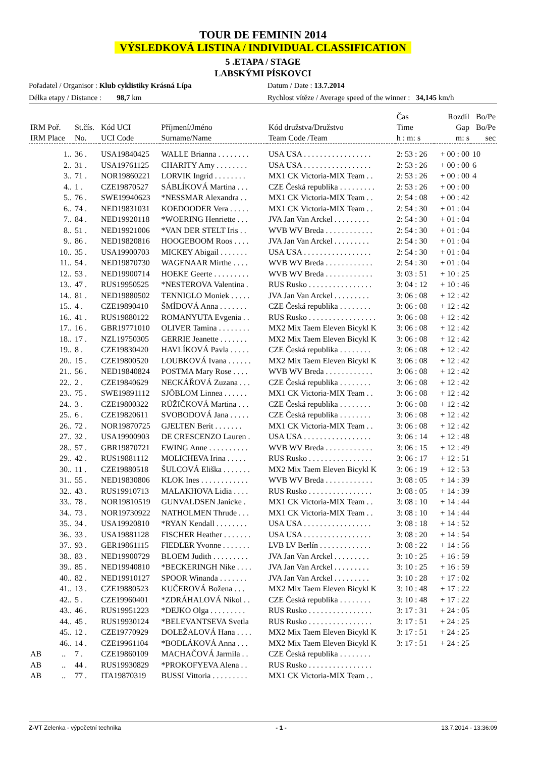TOUR DE FEMININ 2014
VÝSLEDKOVÁ LISTINA / INDIVIDUAL CLASSIFICATION
5 .ETAPA / STAGE
LABSKÝMI PÍSKOVCI
Pořadatel / Organisor : Klub cyklistiky Krásná Lípa Datum / Date : 13.7.2014
Délka etapy / Distance : 98,7 km Rychlost vítěze / Average speed of the winner : 34,145 km/h
| IRM Poř. IRM Place | St.čís. No. | Kód UCI UCI Code | Příjmení/Jméno Surname/Name | Kód družstva/Družstvo Team Code /Team | Čas Time h : m: s | Rozdíl Gap m: s | Bo/Pe Bo/Pe sec |
| --- | --- | --- | --- | --- | --- | --- | --- |
| 1.. | 36 . | USA19840425 | WALLE Brianna . . . . . . . . | USA USA . . . . . . . . . . . . . . . . . | 2: 53 : 26 | + 00 : 00 | 10 |
| 2.. | 31 . | USA19761125 | CHARITY Amy . . . . . . . . | USA USA . . . . . . . . . . . . . . . . . | 2: 53 : 26 | + 00 : 00 | 6 |
| 3.. | 71 . | NOR19860221 | LORVIK Ingrid . . . . . . . . | MX1 CK Victoria-MIX Team . . | 2: 53 : 26 | + 00 : 00 | 4 |
| 4.. | 1 . | CZE19870527 | SÁBLÍKOVÁ Martina . . . | CZE Česká republika . . . . . . . . . | 2: 53 : 26 | + 00 : 00 | |
| 5.. | 76 . | SWE19940623 | *NESSMAR Alexandra . . | MX1 CK Victoria-MIX Team . . | 2: 54 : 08 | + 00 : 42 | |
| 6.. | 74 . | NED19831031 | KOEDOODER Vera . . . . . | MX1 CK Victoria-MIX Team . . | 2: 54 : 30 | + 01 : 04 | |
| 7.. | 84 . | NED19920118 | *WOERING Henriette . . . | JVA Jan Van Arckel . . . . . . . . . | 2: 54 : 30 | + 01 : 04 | |
| 8.. | 51 . | NED19921006 | *VAN DER STELT Iris . . | WVB WV Breda . . . . . . . . . . . . | 2: 54 : 30 | + 01 : 04 | |
| 9.. | 86 . | NED19820816 | HOOGEBOOM Roos . . . . | JVA Jan Van Arckel . . . . . . . . . | 2: 54 : 30 | + 01 : 04 | |
| 10.. | 35 . | USA19900703 | MICKEY Abigail . . . . . . . | USA USA . . . . . . . . . . . . . . . . . | 2: 54 : 30 | + 01 : 04 | |
| 11.. | 54 . | NED19870730 | WAGENAAR Mirthe . . . . | WVB WV Breda . . . . . . . . . . . . | 2: 54 : 30 | + 01 : 04 | |
| 12.. | 53 . | NED19900714 | HOEKE Geerte . . . . . . . . . | WVB WV Breda . . . . . . . . . . . . | 3: 03 : 51 | + 10 : 25 | |
| 13.. | 47 . | RUS19950525 | *NESTEROVA Valentina . | RUS Rusko . . . . . . . . . . . . . . . . | 3: 04 : 12 | + 10 : 46 | |
| 14.. | 81 . | NED19880502 | TENNIGLO Moniek . . . . . | JVA Jan Van Arckel . . . . . . . . . | 3: 06 : 08 | + 12 : 42 | |
| 15.. | 4 . | CZE19890410 | ŠMÍDOVÁ Anna . . . . . . . | CZE Česká republika . . . . . . . . | 3: 06 : 08 | + 12 : 42 | |
| 16.. | 41 . | RUS19880122 | ROMANYUTA Evgenia . . | RUS Rusko . . . . . . . . . . . . . . . . . | 3: 06 : 08 | + 12 : 42 | |
| 17.. | 16 . | GBR19771010 | OLIVER Tamina . . . . . . . . | MX2 Mix Taem Eleven Bicykl K | 3: 06 : 08 | + 12 : 42 | |
| 18.. | 17 . | NZL19750305 | GERRIE Jeanette . . . . . . . | MX2 Mix Taem Eleven Bicykl K | 3: 06 : 08 | + 12 : 42 | |
| 19.. | 8 . | CZE19830420 | HAVLÍKOVÁ Pavla . . . . . | CZE Česká republika . . . . . . . . | 3: 06 : 08 | + 12 : 42 | |
| 20.. | 15 . | CZE19800520 | LOUBKOVÁ Ivana . . . . . . | MX2 Mix Taem Eleven Bicykl K | 3: 06 : 08 | + 12 : 42 | |
| 21.. | 56 . | NED19840824 | POSTMA Mary Rose . . . . | WVB WV Breda . . . . . . . . . . . . | 3: 06 : 08 | + 12 : 42 | |
| 22.. | 2 . | CZE19840629 | NECKÁŘOVÁ Zuzana . . . | CZE Česká republika . . . . . . . . | 3: 06 : 08 | + 12 : 42 | |
| 23.. | 75 . | SWE19891112 | SJÖBLOM Linnea . . . . . . | MX1 CK Victoria-MIX Team . . | 3: 06 : 08 | + 12 : 42 | |
| 24.. | 3 . | CZE19800322 | RŮŽIČKOVÁ Martina . . . | CZE Česká republika . . . . . . . . | 3: 06 : 08 | + 12 : 42 | |
| 25.. | 6 . | CZE19820611 | SVOBODOVÁ Jana . . . . . | CZE Česká republika . . . . . . . . | 3: 06 : 08 | + 12 : 42 | |
| 26.. | 72 . | NOR19870725 | GJELTEN Berit . . . . . . . | MX1 CK Victoria-MIX Team . . | 3: 06 : 08 | + 12 : 42 | |
| 27.. | 32 . | USA19900903 | DE CRESCENZO Lauren . | USA USA . . . . . . . . . . . . . . . . . | 3: 06 : 14 | + 12 : 48 | |
| 28.. | 57 . | GBR19870721 | EWING Anne . . . . . . . . . . | WVB WV Breda . . . . . . . . . . . . | 3: 06 : 15 | + 12 : 49 | |
| 29.. | 42 . | RUS19881112 | MOLICHEVA Irina . . . . . | RUS Rusko . . . . . . . . . . . . . . . . | 3: 06 : 17 | + 12 : 51 | |
| 30.. | 11 . | CZE19880518 | ŠULCOVÁ Eliška . . . . . . . | MX2 Mix Taem Eleven Bicykl K | 3: 06 : 19 | + 12 : 53 | |
| 31.. | 55 . | NED19830806 | KLOK Ines . . . . . . . . . . . . | WVB WV Breda . . . . . . . . . . . . | 3: 08 : 05 | + 14 : 39 | |
| 32.. | 43 . | RUS19910713 | MALAKHOVA Lidia . . . . | RUS Rusko . . . . . . . . . . . . . . . . | 3: 08 : 05 | + 14 : 39 | |
| 33.. | 78 . | NOR19810519 | GUNVALDSEN Janicke . | MX1 CK Victoria-MIX Team . . | 3: 08 : 10 | + 14 : 44 | |
| 34.. | 73 . | NOR19730922 | NATHOLMEN Thrude . . . | MX1 CK Victoria-MIX Team . . | 3: 08 : 10 | + 14 : 44 | |
| 35.. | 34 . | USA19920810 | *RYAN Kendall . . . . . . . . | USA USA . . . . . . . . . . . . . . . . . | 3: 08 : 18 | + 14 : 52 | |
| 36.. | 33 . | USA19881128 | FISCHER Heather . . . . . . . | USA USA . . . . . . . . . . . . . . . . . | 3: 08 : 20 | + 14 : 54 | |
| 37.. | 93 . | GER19861115 | FIEDLER Yvonne . . . . . . . | LVB LV Berlín . . . . . . . . . . . . . | 3: 08 : 22 | + 14 : 56 | |
| 38.. | 83 . | NED19900729 | BLOEM Judith . . . . . . . . . | JVA Jan Van Arckel . . . . . . . . . | 3: 10 : 25 | + 16 : 59 | |
| 39.. | 85 . | NED19940810 | *BECKERINGH Nike . . . . | JVA Jan Van Arckel . . . . . . . . . | 3: 10 : 25 | + 16 : 59 | |
| 40.. | 82 . | NED19910127 | SPOOR Winanda . . . . . . . | JVA Jan Van Arckel . . . . . . . . . | 3: 10 : 28 | + 17 : 02 | |
| 41.. | 13 . | CZE19880523 | KUČEROVÁ Božena . . . | MX2 Mix Taem Eleven Bicykl K | 3: 10 : 48 | + 17 : 22 | |
| 42.. | 5 . | CZE19960401 | *ZDRÁHALOVÁ Nikol . . | CZE Česká republika . . . . . . . . | 3: 10 : 48 | + 17 : 22 | |
| 43.. | 46 . | RUS19951223 | *DEJKO Olga . . . . . . . . . | RUS Rusko . . . . . . . . . . . . . . . . | 3: 17 : 31 | + 24 : 05 | |
| 44.. | 45 . | RUS19930124 | *BELEVANTSEVA Svetla | RUS Rusko . . . . . . . . . . . . . . . . | 3: 17 : 51 | + 24 : 25 | |
| 45.. | 12 . | CZE19770929 | DOLEŽALOVÁ Hana . . . . | MX2 Mix Taem Eleven Bicykl K | 3: 17 : 51 | + 24 : 25 | |
| 46.. | 14 . | CZE19961104 | *BODLÁKOVÁ Anna . . . | MX2 Mix Taem Eleven Bicykl K | 3: 17 : 51 | + 24 : 25 | |
| AB .. | 7 . | CZE19860109 | MACHAČOVÁ Jarmila . . | CZE Česká republika . . . . . . . . | | | |
| AB .. | 44 . | RUS19930829 | *PROKOFYEVA Alena . . | RUS Rusko . . . . . . . . . . . . . . . . | | | |
| AB .. | 77 . | ITA19870319 | BUSSI Vittoria . . . . . . . . . | MX1 CK Victoria-MIX Team . . | | | |
Z-VT Zelenka - výpočetní technika
- 1 - 13.7.2014 - 13:36:09